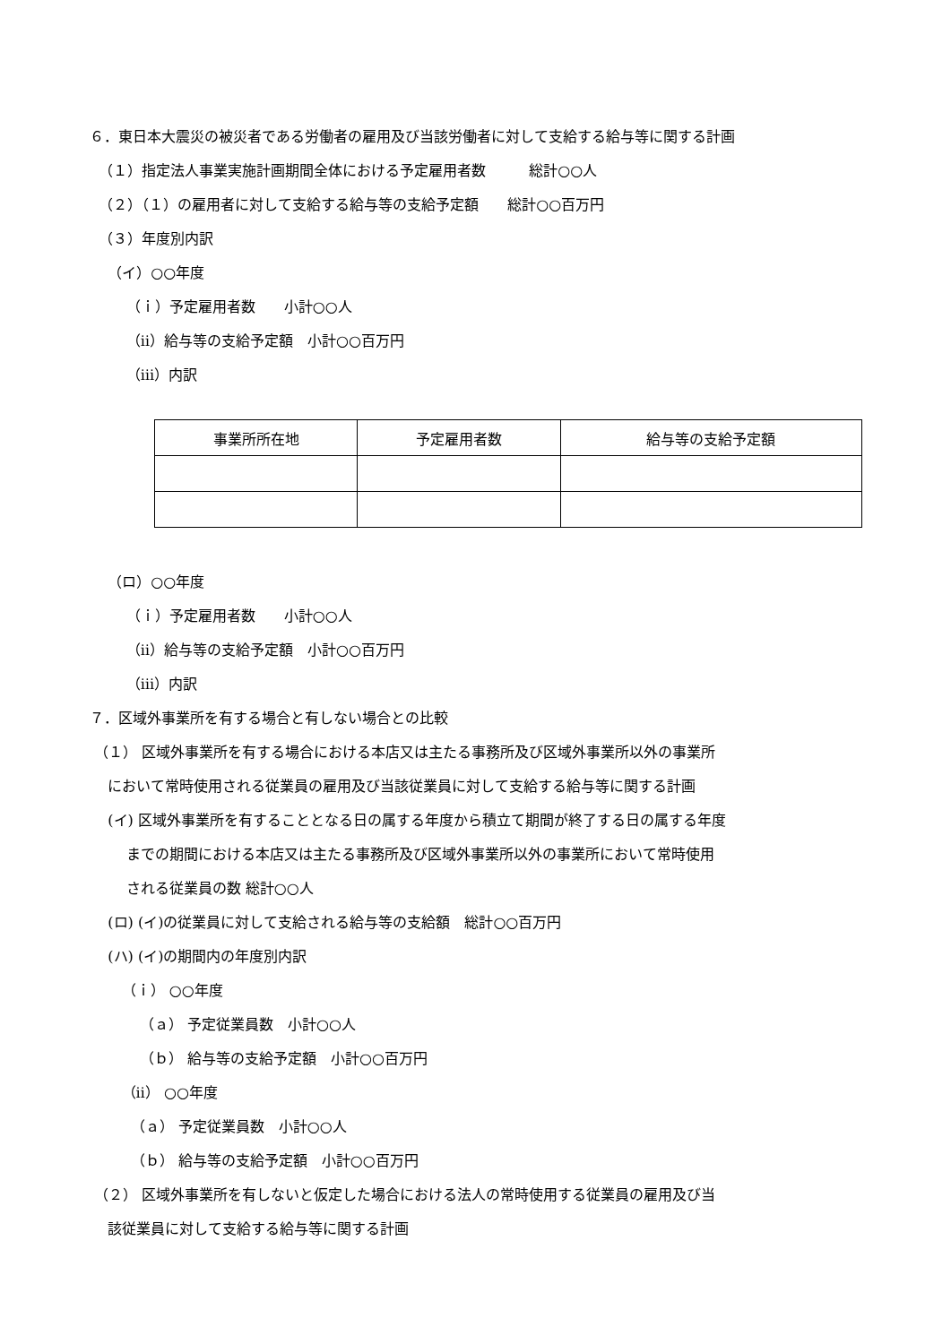６．東日本大震災の被災者である労働者の雇用及び当該労働者に対して支給する給与等に関する計画
（１）指定法人事業実施計画期間全体における予定雇用者数　　　総計○○人
（２）（１）の雇用者に対して支給する給与等の支給予定額　　総計○○百万円
（３）年度別内訳
（イ）○○年度
（ｉ）予定雇用者数　　小計○○人
（ⅱ）給与等の支給予定額　小計○○百万円
（ⅲ）内訳
| 事業所所在地 | 予定雇用者数 | 給与等の支給予定額 |
| --- | --- | --- |
（ロ）○○年度
（ｉ）予定雇用者数　　小計○○人
（ⅱ）給与等の支給予定額　小計○○百万円
（ⅲ）内訳
７．区域外事業所を有する場合と有しない場合との比較
（１） 区域外事業所を有する場合における本店又は主たる事務所及び区域外事業所以外の事業所
において常時使用される従業員の雇用及び当該従業員に対して支給する給与等に関する計画
(イ) 区域外事業所を有することとなる日の属する年度から積立て期間が終了する日の属する年度
までの期間における本店又は主たる事務所及び区域外事業所以外の事業所において常時使用
される従業員の数 総計○○人
(ロ) (イ)の従業員に対して支給される給与等の支給額　総計○○百万円
(ハ) (イ)の期間内の年度別内訳
（ｉ） ○○年度
（ａ） 予定従業員数　小計○○人
（ｂ） 給与等の支給予定額　小計○○百万円
（ⅱ） ○○年度
（ａ） 予定従業員数　小計○○人
（ｂ） 給与等の支給予定額　小計○○百万円
（２） 区域外事業所を有しないと仮定した場合における法人の常時使用する従業員の雇用及び当
該従業員に対して支給する給与等に関する計画